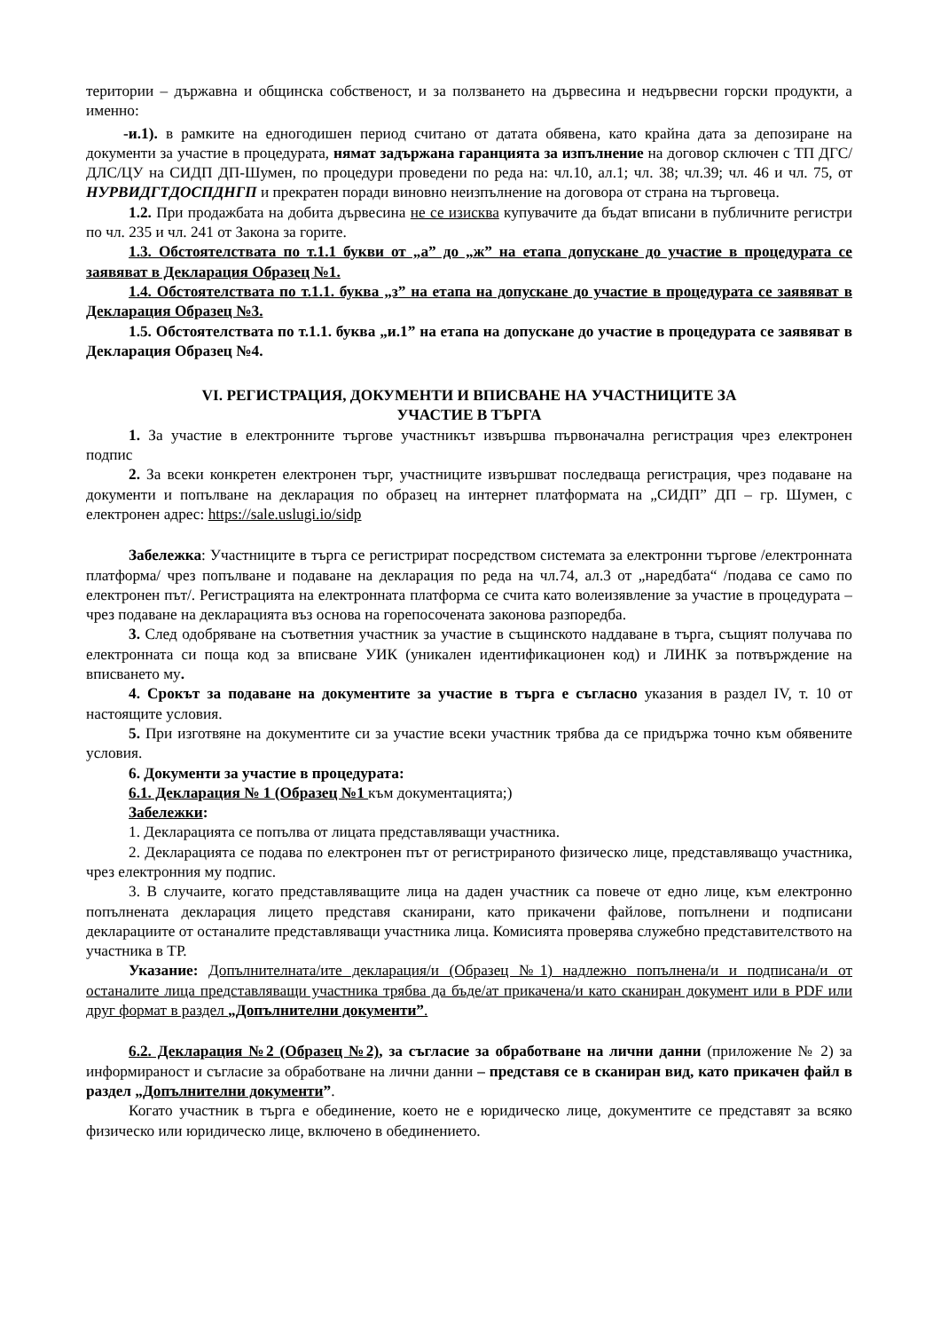територии – държавна и общинска собственост, и за ползването на дървесина и недървесни горски продукти, а именно:
-и.1). в рамките на едногодишен период считано от датата обявена, като крайна дата за депозиране на документи за участие в процедурата, нямат задържана гаранцията за изпълнение на договор сключен с ТП ДГС/ДЛС/ЦУ на СИДП ДП-Шумен, по процедури проведени по реда на: чл.10, ал.1; чл. 38; чл.39; чл. 46 и чл. 75, от НУРВИДГТДОСПДНГП и прекратен поради виновно неизпълнение на договора от страна на търговеца.
1.2. При продажбата на добита дървесина не се изисква купувачите да бъдат вписани в публичните регистри по чл. 235 и чл. 241 от Закона за горите.
1.3. Обстоятелствата по т.1.1 букви от „а” до „ж” на етапа допускане до участие в процедурата се заявяват в Декларация Образец №1.
1.4. Обстоятелствата по т.1.1. буква „з” на етапа на допускане до участие в процедурата се заявяват в Декларация Образец №3.
1.5. Обстоятелствата по т.1.1. буква „и.1” на етапа на допускане до участие в процедурата се заявяват в Декларация Образец №4.
VI. РЕГИСТРАЦИЯ, ДОКУМЕНТИ И ВПИСВАНЕ НА УЧАСТНИЦИТЕ ЗА
УЧАСТИЕ В ТЪРГА
1. За участие в електронните търгове участникът извършва първоначална регистрация чрез електронен подпис
2. За всеки конкретен електронен търг, участниците извършват последваща регистрация, чрез подаване на документи и попълване на декларация по образец на интернет платформата на „СИДП” ДП – гр. Шумен, с електронен адрес: https://sale.uslugi.io/sidp
Забележка: Участниците в търга се регистрират посредством системата за електронни търгове /електронната платформа/ чрез попълване и подаване на декларация по реда на чл.74, ал.3 от „наредбата“ /подава се само по електронен път/. Регистрацията на електронната платформа се счита като волеизявление за участие в процедурата – чрез подаване на декларацията въз основа на горепосочената законова разпоредба.
3. След одобряване на съответния участник за участие в същинското наддаване в търга, същият получава по електронната си поща код за вписване УИК (уникален идентификационен код) и ЛИНК за потвърждение на вписването му.
4. Срокът за подаване на документите за участие в търга е съгласно указания в раздел IV, т. 10 от настоящите условия.
5. При изготвяне на документите си за участие всеки участник трябва да се придържа точно към обявените условия.
6. Документи за участие в процедурата:
6.1. Декларация № 1 (Образец №1 към документацията;)
Забележки:
1. Декларацията се попълва от лицата представляващи участника.
2. Декларацията се подава по електронен път от регистрираното физическо лице, представляващо участника, чрез електронния му подпис.
3. В случаите, когато представляващите лица на даден участник са повече от едно лице, към електронно попълнената декларация лицето представя сканирани, като прикачени файлове, попълнени и подписани декларациите от останалите представляващи участника лица. Комисията проверява служебно представителството на участника в ТР.
Указание: Допълнителната/ите декларация/и (Образец №1) надлежно попълнена/и и подписана/и от останалите лица представляващи участника трябва да бъде/ат прикачена/и като сканиран документ или в PDF или друг формат в раздел „Допълнителни документи”.
6.2. Декларация №2 (Образец №2), за съгласие за обработване на лични данни (приложение № 2) за информираност и съгласие за обработване на лични данни – представя се в сканиран вид, като прикачен файл в раздел „Допълнителни документи”.
Когато участник в търга е обединение, което не е юридическо лице, документите се представят за всяко физическо или юридическо лице, включено в обединението.